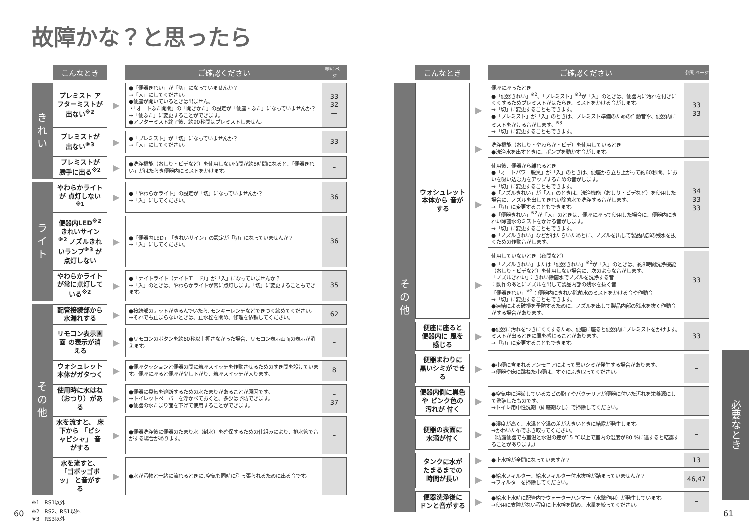故障かな？と思ったら
| | こんなとき | | ご確認ください | 参照 ページ |
| きれい | プレミスト アフターミストが 出ない<sup>※2</sup> | ▶ | ●「便器きれい」が「切」になっていませんか？ →「入」にしてください。 ●便座が開いているときは出ません。 ・「オートふた開閉」の「開きかた」の設定が「便座・ふた」になっていませんか？ →「便ふた」に変更することができます。 ●アフターミスト終了後、約90秒間はプレミストしません。 | 33 32 — |
| | プレミストが 出ない<sup>※3</sup> | ▶ | ●「プレミスト」が「切」になっていませんか？ →「入」にしてください。 | 33 |
| | プレミストが 勝手に出る<sup>※2</sup> | ▶ | ●洗浄機能（おしり・ビデなど）を使用しない時間が約8時間になると、「便器きれい」がはたらき便器内にミストをかけます。 | – |
| ライト | やわらかライトが 点灯しない<sup>※1</sup> | ▶ | ●「やわらかライト」の設定が「切」になっていませんか？ →「入」にしてください。 | 36 |
| | 便器内LED<sup>※2</sup> きれいサイン<sup>※2</sup> ノズルきれいランプ<sup>※3</sup> が点灯しない | ▶ | ●「便器内LED」「きれいサイン」の設定が「切」になっていませんか？ →「入」にしてください。 | 36 |
| | やわらかライト が常に点灯して いる<sup>※2</sup> | ▶ | ●「ナイトライト（ナイトモード）」が「入」になっていませんか？ →「入」のときは、やわらかライトが常に点灯します。「切」に変更することもできます。 | 35 |
| その他 | 配管接続部から 水漏れする | ▶ | ●接続部のナットがゆるんでいたら､モンキーレンチなどできつく締めてください。 →それでも止まらないときは、止水栓を閉め、修理を依頼してください。 | 62 |
| | リモコン表示画面 の表示が消える | ▶ | ●リモコンのボタンを約60秒以上押さなかった場合、リモコン表示画面の表示が消えます。 | – |
| | ウォシュレット 本体がガタつく | ▶ | ●便座クッションと便器の間に着座スイッチを作動させるためのすき間を設けています。便座に座ると便座が少し下がり、着座スイッチが入ります。 | 8 |
| | 使用時に水はね （おつり）がある | ▶ | ●便器に臭気を遮断するための水たまりがあることが原因です。 →トイレットペーパーを浮かべておくと、多少は予防できます。 ●便器の水たまり面を下げて使用することができます。 | – 37 |
| | 水を流すと、 床下から 「ピシャピシャ」 音がする | ▶ | ●便器洗浄後に便器のたまり水（封水）を確保するための仕組みにより、排水管で音がする場合があります。 | – |
| | 水を流すと、 「ゴボッゴボッ」 と音がする | ▶ | ●水が汚物と一緒に流れるときに､空気も同時に引っ張られるために出る音です。 | – |
※1　RS1以外
※2　RS2、RS1以外
※3　RS3以外
| | こんなとき | | ご確認ください | 参照 ページ |
| その他 | ウォシュレット 本体から 音がする | ▶ | 便座に座ったとき ●「便器きれい」<sup>※2</sup>、「プレミスト」<sup>※3</sup>が「入」のときは、便器内に汚れを付きにくくするためプレミストがはたらき、ミストをかける音がします。 →「切」に変更することもできます。 ●「プレミスト」が「入」のときは、プレミスト準備のための作動音や、便器内にミストをかける音がします。<sup>※3</sup> →「切」に変更することもできます。 | 33 33 |
| | | ▶ | 洗浄機能（おしり・やわらか・ビデ）を使用しているとき ●洗浄水を出すときに、ポンプを動かす音がします。 | – |
| | | ▶ | 使用後、便器から離れるとき ●「オートパワー脱臭」が「入」のときは、便座から立ち上がって約60秒間、においを吸い込む力をアップするための音がします。 →「切」に変更することもできます。 ●「ノズルきれい」が「入」のときは、洗浄機能（おしり・ビデなど）を使用した場合に、ノズルを出してきれい除菌水で洗浄する音がします。 →「切」に変更することもできます。 ●「便器きれい」<sup>※2</sup>が「入」のときは、便座に座って使用した場合に、便器内にきれい除菌水のミストをかける音がします。 →「切」に変更することもできます。 ●「ノズルきれい」などがはたらいたあとに、ノズルを出して製品内部の残水を抜くための作動音がします。 | 34 33 33 – |
| | | ▶ | 使用していないとき（夜間など） ●「ノズルきれい」または「便器きれい」<sup>※2</sup>が「入」のときは、約8時間洗浄機能（おしり・ビデなど）を使用しない場合に、次のような音がします。 「ノズルきれい」：きれい除菌水でノズルを洗浄する音 ：動作のあとにノズルを出して製品内部の残水を抜く音 「便器きれい」<sup>※2</sup>：便器内にきれい除菌水のミストをかける音や作動音 →「切」に変更することもできます。 ●凍結による破損を予防するために、ノズルを出して製品内部の残水を抜く作動音がする場合があります。 | 33 – |
| | 便座に座ると 便器内に 風を感じる | ▶ | ●便器に汚れをつきにくくするため、便座に座ると便器内にプレミストをかけます。ミストが出るときに風を感じることがあります。 →「切」に変更することもできます。 | 33 |
| | 便器まわりに 黒いシミができる | ▶ | ●小便に含まれるアンモニアによって黒いシミが発生する場合があります。 →便器や床に跳ねた小便は、すぐにふき取ってください。 | – |
| | 便器内側に黒色や ピンク色の汚れが 付く | ▶ | ●空気中に浮遊しているカビの胞子やバクテリアが便器に付いた汚れを栄養源にして繁殖したものです。 →トイレ用中性洗剤（研磨剤なし）で掃除してください。 | – |
| | 便器の表面に 水滴が付く | ▶ | ●湿度が高く、水温と室温の差が大きいときに結露が発生します。 →かわいた布でふき取ってください。 （防露便器でも室温と水温の差が15 ℃以上で室内の湿度が80 %に達すると結露することがあります。） | – |
| | タンクに水が たまるまでの 時間が長い | ▶ | ●止水栓が全開になっていますか？ | 13 |
| | | ▶ | ●給水フィルター、給水フィルター付水抜栓が詰まっていませんか？ →フィルターを掃除してください。 | 46,47 |
| | 便器洗浄後に ドンと音がする | ▶ | ●給水止水時に配管内でウォーターハンマー（水撃作用）が発生しています。 →使用に支障がない程度に止水栓を閉め、水量を絞ってください。 | – |
必要なとき
60 61